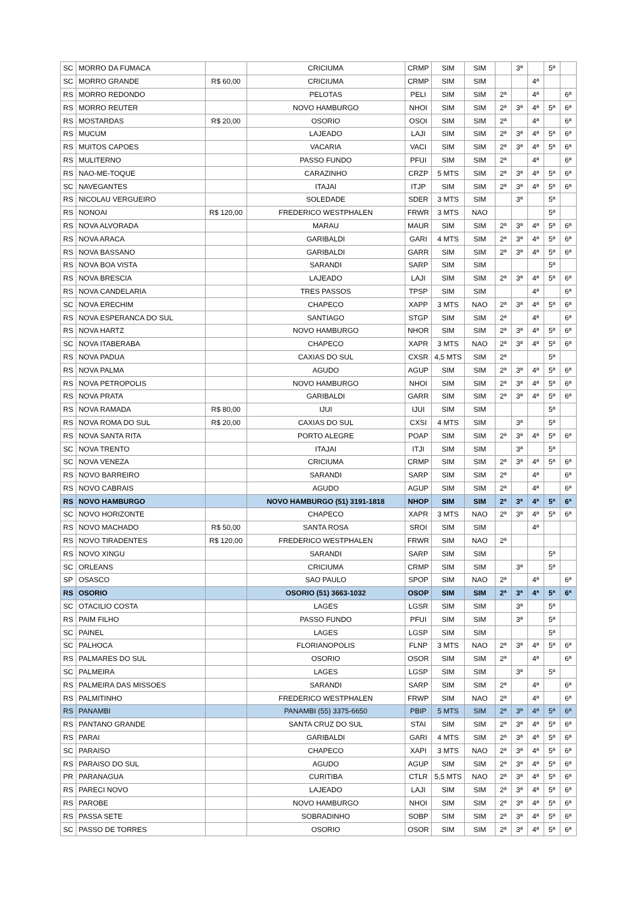| SC | MORRO DA FUMACA | | CRICIUMA | CRMP | SIM | SIM | | 3ª | | 5ª | |
| SC | MORRO GRANDE | R$ 60,00 | CRICIUMA | CRMP | SIM | SIM | | | 4ª | | |
| RS | MORRO REDONDO | | PELOTAS | PELI | SIM | SIM | 2ª | | 4ª | | 6ª |
| RS | MORRO REUTER | | NOVO HAMBURGO | NHOI | SIM | SIM | 2ª | 3ª | 4ª | 5ª | 6ª |
| RS | MOSTARDAS | R$ 20,00 | OSORIO | OSOI | SIM | SIM | 2ª | | 4ª | | 6ª |
| RS | MUCUM | | LAJEADO | LAJI | SIM | SIM | 2ª | 3ª | 4ª | 5ª | 6ª |
| RS | MUITOS CAPOES | | VACARIA | VACI | SIM | SIM | 2ª | 3ª | 4ª | 5ª | 6ª |
| RS | MULITERNO | | PASSO FUNDO | PFUI | SIM | SIM | 2ª | | 4ª | | 6ª |
| RS | NAO-ME-TOQUE | | CARAZINHO | CRZP | 5 MTS | SIM | 2ª | 3ª | 4ª | 5ª | 6ª |
| SC | NAVEGANTES | | ITAJAI | ITJP | SIM | SIM | 2ª | 3ª | 4ª | 5ª | 6ª |
| RS | NICOLAU VERGUEIRO | | SOLEDADE | SDER | 3 MTS | SIM | | 3ª | | 5ª | |
| RS | NONOAI | R$ 120,00 | FREDERICO WESTPHALEN | FRWR | 3 MTS | NAO | | | | 5ª | |
| RS | NOVA ALVORADA | | MARAU | MAUR | SIM | SIM | 2ª | 3ª | 4ª | 5ª | 6ª |
| RS | NOVA ARACA | | GARIBALDI | GARI | 4 MTS | SIM | 2ª | 3ª | 4ª | 5ª | 6ª |
| RS | NOVA BASSANO | | GARIBALDI | GARR | SIM | SIM | 2ª | 3ª | 4ª | 5ª | 6ª |
| RS | NOVA BOA VISTA | | SARANDI | SARP | SIM | SIM | | | | 5ª | |
| RS | NOVA BRESCIA | | LAJEADO | LAJI | SIM | SIM | 2ª | 3ª | 4ª | 5ª | 6ª |
| RS | NOVA CANDELARIA | | TRES PASSOS | TPSP | SIM | SIM | | | 4ª | | 6ª |
| SC | NOVA ERECHIM | | CHAPECO | XAPP | 3 MTS | NAO | 2ª | 3ª | 4ª | 5ª | 6ª |
| RS | NOVA ESPERANCA DO SUL | | SANTIAGO | STGP | SIM | SIM | 2ª | | 4ª | | 6ª |
| RS | NOVA HARTZ | | NOVO HAMBURGO | NHOR | SIM | SIM | 2ª | 3ª | 4ª | 5ª | 6ª |
| SC | NOVA ITABERABA | | CHAPECO | XAPR | 3 MTS | NAO | 2ª | 3ª | 4ª | 5ª | 6ª |
| RS | NOVA PADUA | | CAXIAS DO SUL | CXSR | 4,5 MTS | SIM | 2ª | | | 5ª | |
| RS | NOVA PALMA | | AGUDO | AGUP | SIM | SIM | 2ª | 3ª | 4ª | 5ª | 6ª |
| RS | NOVA PETROPOLIS | | NOVO HAMBURGO | NHOI | SIM | SIM | 2ª | 3ª | 4ª | 5ª | 6ª |
| RS | NOVA PRATA | | GARIBALDI | GARR | SIM | SIM | 2ª | 3ª | 4ª | 5ª | 6ª |
| RS | NOVA RAMADA | R$ 80,00 | IJUI | IJUI | SIM | SIM | | | | 5ª | |
| RS | NOVA ROMA DO SUL | R$ 20,00 | CAXIAS DO SUL | CXSI | 4 MTS | SIM | | 3ª | | 5ª | |
| RS | NOVA SANTA RITA | | PORTO ALEGRE | POAP | SIM | SIM | 2ª | 3ª | 4ª | 5ª | 6ª |
| SC | NOVA TRENTO | | ITAJAI | ITJI | SIM | SIM | | 3ª | | 5ª | |
| SC | NOVA VENEZA | | CRICIUMA | CRMP | SIM | SIM | 2ª | 3ª | 4ª | 5ª | 6ª |
| RS | NOVO BARREIRO | | SARANDI | SARP | SIM | SIM | 2ª | | 4ª | | 6ª |
| RS | NOVO CABRAIS | | AGUDO | AGUP | SIM | SIM | 2ª | | 4ª | | 6ª |
| RS | NOVO HAMBURGO | | NOVO HAMBURGO (51) 3191-1818 | NHOP | SIM | SIM | 2ª | 3ª | 4ª | 5ª | 6ª |
| SC | NOVO HORIZONTE | | CHAPECO | XAPR | 3 MTS | NAO | 2ª | 3ª | 4ª | 5ª | 6ª |
| RS | NOVO MACHADO | R$ 50,00 | SANTA ROSA | SROI | SIM | SIM | | | 4ª | | |
| RS | NOVO TIRADENTES | R$ 120,00 | FREDERICO WESTPHALEN | FRWR | SIM | NAO | 2ª | | | | |
| RS | NOVO XINGU | | SARANDI | SARP | SIM | SIM | | | | 5ª | |
| SC | ORLEANS | | CRICIUMA | CRMP | SIM | SIM | | 3ª | | 5ª | |
| SP | OSASCO | | SAO PAULO | SPOP | SIM | NAO | 2ª | | 4ª | | 6ª |
| RS | OSORIO | | OSORIO (51) 3663-1032 | OSOP | SIM | SIM | 2ª | 3ª | 4ª | 5ª | 6ª |
| SC | OTACILIO COSTA | | LAGES | LGSR | SIM | SIM | | 3ª | | 5ª | |
| RS | PAIM FILHO | | PASSO FUNDO | PFUI | SIM | SIM | | 3ª | | 5ª | |
| SC | PAINEL | | LAGES | LGSP | SIM | SIM | | | | 5ª | |
| SC | PALHOCA | | FLORIANOPOLIS | FLNP | 3 MTS | NAO | 2ª | 3ª | 4ª | 5ª | 6ª |
| RS | PALMARES DO SUL | | OSORIO | OSOR | SIM | SIM | 2ª | | 4ª | | 6ª |
| SC | PALMEIRA | | LAGES | LGSP | SIM | SIM | | 3ª | | 5ª | |
| RS | PALMEIRA DAS MISSOES | | SARANDI | SARP | SIM | SIM | 2ª | | 4ª | | 6ª |
| RS | PALMITINHO | | FREDERICO WESTPHALEN | FRWP | SIM | NAO | 2ª | | 4ª | | 6ª |
| RS | PANAMBI | | PANAMBI (55) 3375-6650 | PBIP | 5 MTS | SIM | 2ª | 3ª | 4ª | 5ª | 6ª |
| RS | PANTANO GRANDE | | SANTA CRUZ DO SUL | STAI | SIM | SIM | 2ª | 3ª | 4ª | 5ª | 6ª |
| RS | PARAI | | GARIBALDI | GARI | 4 MTS | SIM | 2ª | 3ª | 4ª | 5ª | 6ª |
| SC | PARAISO | | CHAPECO | XAPI | 3 MTS | NAO | 2ª | 3ª | 4ª | 5ª | 6ª |
| RS | PARAISO DO SUL | | AGUDO | AGUP | SIM | SIM | 2ª | 3ª | 4ª | 5ª | 6ª |
| PR | PARANAGUA | | CURITIBA | CTLR | 5,5 MTS | NAO | 2ª | 3ª | 4ª | 5ª | 6ª |
| RS | PARECI NOVO | | LAJEADO | LAJI | SIM | SIM | 2ª | 3ª | 4ª | 5ª | 6ª |
| RS | PAROBE | | NOVO HAMBURGO | NHOI | SIM | SIM | 2ª | 3ª | 4ª | 5ª | 6ª |
| RS | PASSA SETE | | SOBRADINHO | SOBP | SIM | SIM | 2ª | 3ª | 4ª | 5ª | 6ª |
| SC | PASSO DE TORRES | | OSORIO | OSOR | SIM | SIM | 2ª | 3ª | 4ª | 5ª | 6ª |